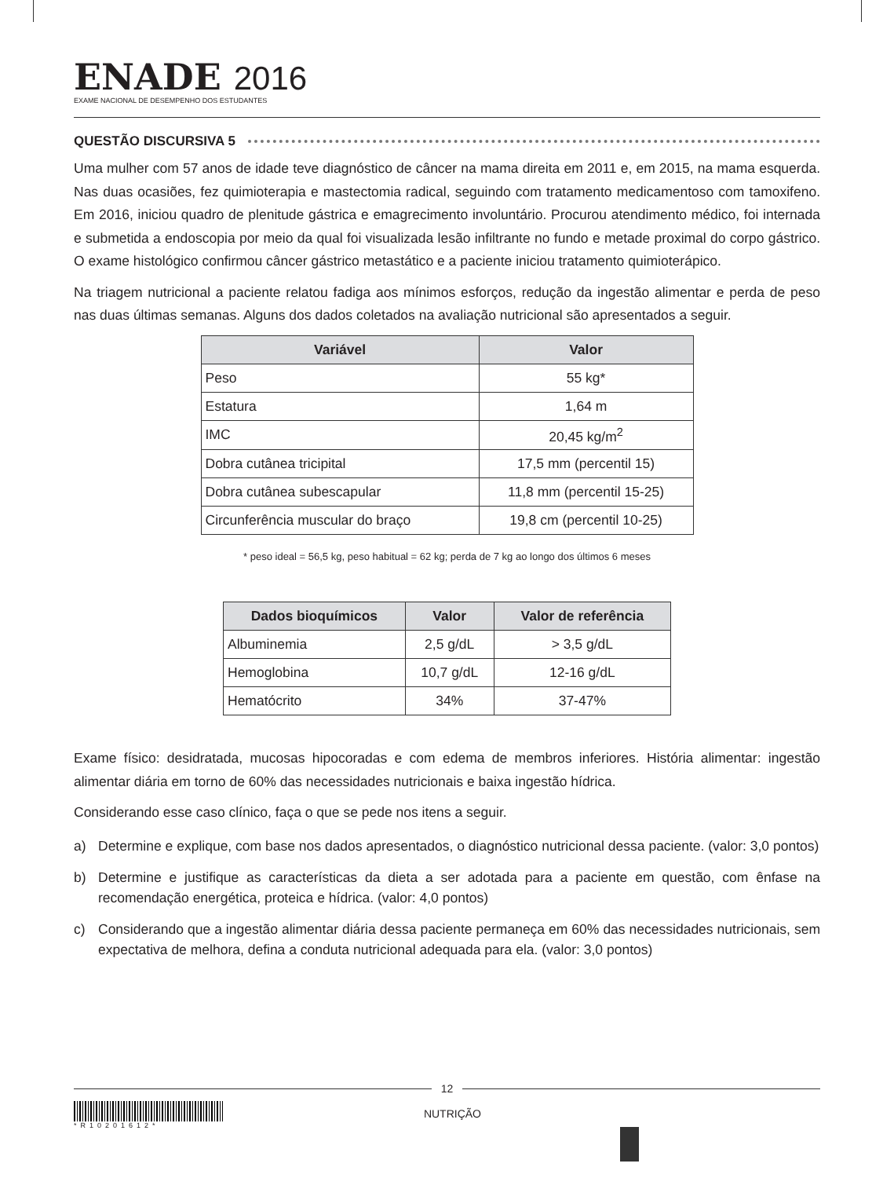ENADE 2016
EXAME NACIONAL DE DESEMPENHO DOS ESTUDANTES
QUESTÃO DISCURSIVA 5
Uma mulher com 57 anos de idade teve diagnóstico de câncer na mama direita em 2011 e, em 2015, na mama esquerda. Nas duas ocasiões, fez quimioterapia e mastectomia radical, seguindo com tratamento medicamentoso com tamoxifeno. Em 2016, iniciou quadro de plenitude gástrica e emagrecimento involuntário. Procurou atendimento médico, foi internada e submetida a endoscopia por meio da qual foi visualizada lesão infiltrante no fundo e metade proximal do corpo gástrico. O exame histológico confirmou câncer gástrico metastático e a paciente iniciou tratamento quimioterápico.
Na triagem nutricional a paciente relatou fadiga aos mínimos esforços, redução da ingestão alimentar e perda de peso nas duas últimas semanas. Alguns dos dados coletados na avaliação nutricional são apresentados a seguir.
| Variável | Valor |
| --- | --- |
| Peso | 55 kg* |
| Estatura | 1,64 m |
| IMC | 20,45 kg/m<sup>2</sup> |
| Dobra cutânea tricipital | 17,5 mm (percentil 15) |
| Dobra cutânea subescapular | 11,8 mm (percentil 15-25) |
| Circunferência muscular do braço | 19,8 cm (percentil 10-25) |
* peso ideal = 56,5 kg, peso habitual = 62 kg; perda de 7 kg ao longo dos últimos 6 meses
| Dados bioquímicos | Valor | Valor de referência |
| --- | --- | --- |
| Albuminemia | 2,5 g/dL | > 3,5 g/dL |
| Hemoglobina | 10,7 g/dL | 12-16 g/dL |
| Hematócrito | 34% | 37-47% |
Exame físico: desidratada, mucosas hipocoradas e com edema de membros inferiores. História alimentar: ingestão alimentar diária em torno de 60% das necessidades nutricionais e baixa ingestão hídrica.
Considerando esse caso clínico, faça o que se pede nos itens a seguir.
a) Determine e explique, com base nos dados apresentados, o diagnóstico nutricional dessa paciente. (valor: 3,0 pontos)
b) Determine e justifique as características da dieta a ser adotada para a paciente em questão, com ênfase na recomendação energética, proteica e hídrica. (valor: 4,0 pontos)
c) Considerando que a ingestão alimentar diária dessa paciente permaneça em 60% das necessidades nutricionais, sem expectativa de melhora, defina a conduta nutricional adequada para ela. (valor: 3,0 pontos)
12
*R10201612*
NUTRIÇÃO